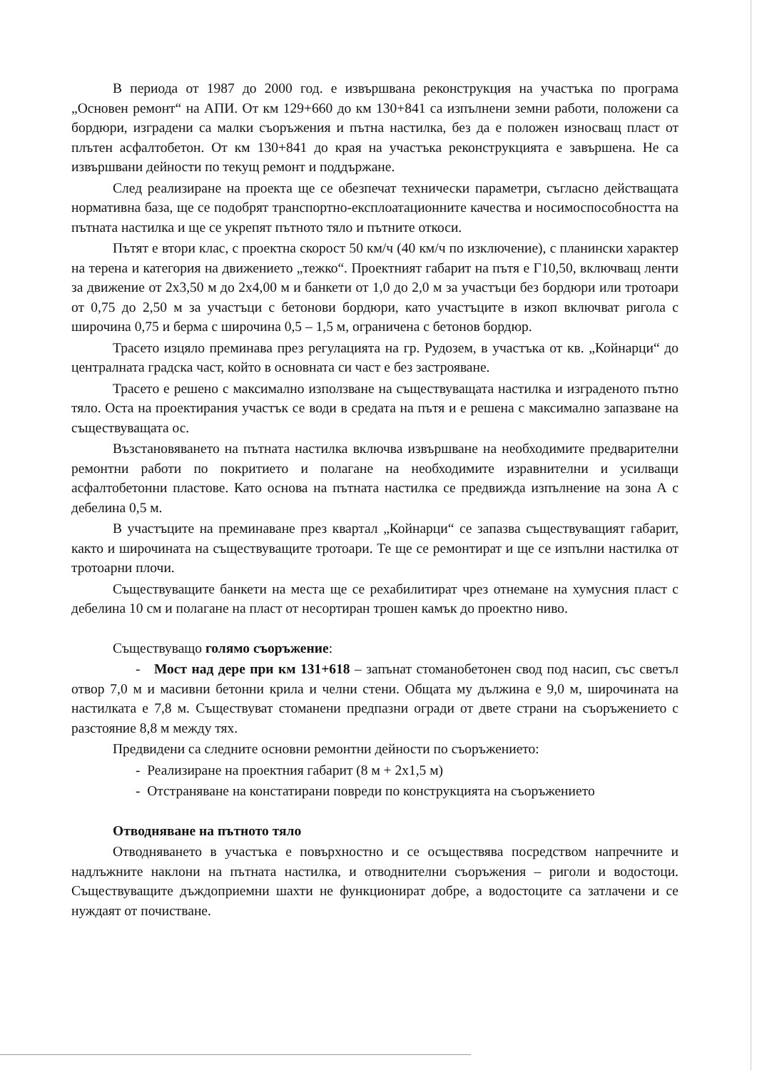В периода от 1987 до 2000 год. е извършвана реконструкция на участъка по програма „Основен ремонт“ на АПИ. От км 129+660 до км 130+841 са изпълнени земни работи, положени са бордюри, изградени са малки съоръжения и пътна настилка, без да е положен износващ пласт от плътен асфалтобетон. От км 130+841 до края на участъка реконструкцията е завършена. Не са извършвани дейности по текущ ремонт и поддържане.
След реализиране на проекта ще се обезпечат технически параметри, съгласно действащата нормативна база, ще се подобрят транспортно-експлоатационните качества и носимоспособността на пътната настилка и ще се укрепят пътното тяло и пътните откоси.
Пътят е втори клас, с проектна скорост 50 км/ч (40 км/ч по изключение), с планински характер на терена и категория на движението „тежко“. Проектният габарит на пътя е Г10,50, включващ ленти за движение от 2х3,50 м до 2х4,00 м и банкети от 1,0 до 2,0 м за участъци без бордюри или тротоари от 0,75 до 2,50 м за участъци с бетонови бордюри, като участъците в изкоп включват ригола с широчина 0,75 и берма с широчина 0,5 – 1,5 м, ограничена с бетонов бордюр.
Трасето изцяло преминава през регулацията на гр. Рудозем, в участъка от кв. „Койнарци“ до централната градска част, който в основната си част е без застрояване.
Трасето е решено с максимално използване на съществуващата настилка и изграденото пътно тяло. Оста на проектирания участък се води в средата на пътя и е решена с максимално запазване на съществуващата ос.
Възстановяването на пътната настилка включва извършване на необходимите предварителни ремонтни работи по покритието и полагане на необходимите изравнителни и усилващи асфалтобетонни пластове. Като основа на пътната настилка се предвижда изпълнение на зона А с дебелина 0,5 м.
В участъците на преминаване през квартал „Койнарци“ се запазва съществуващият габарит, както и широчината на съществуващите тротоари. Те ще се ремонтират и ще се изпълни настилка от тротоарни плочи.
Съществуващите банкети на места ще се рехабилитират чрез отнемане на хумусния пласт с дебелина 10 см и полагане на пласт от несортиран трошен камък до проектно ниво.
Съществуващо голямо съоръжение:
- Мост над дере при км 131+618 – запънат стоманобетонен свод под насип, със светъл отвор 7,0 м и масивни бетонни крила и челни стени. Общата му дължина е 9,0 м, широчината на настилката е 7,8 м. Съществуват стоманени предпазни огради от двете страни на съоръжението с разстояние 8,8 м между тях.
Предвидени са следните основни ремонтни дейности по съоръжението:
- Реализиране на проектния габарит (8 м + 2х1,5 м)
- Отстраняване на констатирани повреди по конструкцията на съоръжението
Отводняване на пътното тяло
Отводняването в участъка е повърхностно и се осъществява посредством напречните и надлъжните наклони на пътната настилка, и отводнителни съоръжения – риголи и водостоци. Съществуващите дъждоприемни шахти не функционират добре, а водостоците са затлачени и се нуждаят от почистване.